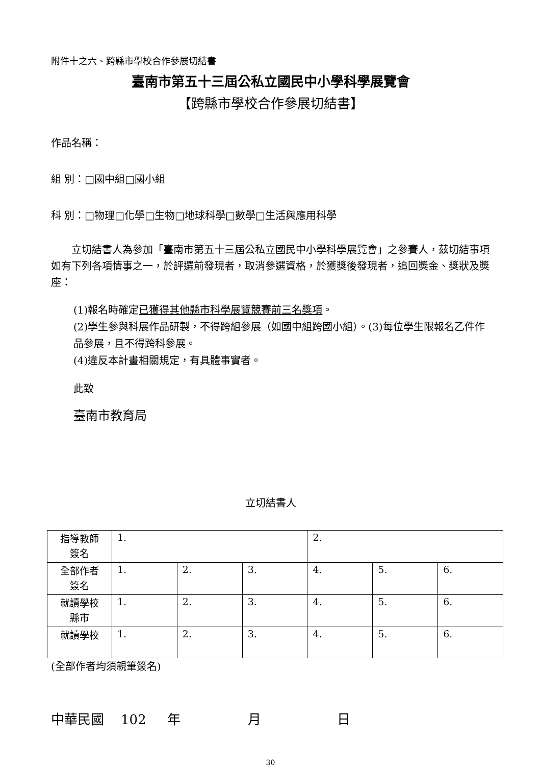附件十之六、跨縣市學校合作參展切結書
臺南市第五十三屆公私立國民中小學科學展覽會
【跨縣市學校合作參展切結書】
作品名稱：
組 別：□國中組□國小組
科 別：□物理□化學□生物□地球科學□數學□生活與應用科學
　　立切結書人為參加「臺南市第五十三屆公私立國民中小學科學展覽會」之參賽人，茲切結事項如有下列各項情事之一，於評選前發現者，取消參選資格，於獲獎後發現者，追回獎金、獎狀及獎座：
(1)報名時確定已獲得其他縣市科學展覽競賽前三名獎項。
(2)學生參與科展作品研製，不得跨組參展（如國中組跨國小組）。(3)每位學生限報名乙件作品參展，且不得跨科參展。
(4)違反本計畫相關規定，有具體事實者。
此致
臺南市教育局
立切結書人
| 指導教師 簽名 | 1. | | | 2. | | |
| 全部作者 簽名 | 1. | 2. | 3. | 4. | 5. | 6. |
| 就讀學校 縣市 | 1. | 2. | 3. | 4. | 5. | 6. |
| 就讀學校 | 1. | 2. | 3. | 4. | 5. | 6. |
(全部作者均須親筆簽名)
中華民國 102 年 月 日
30